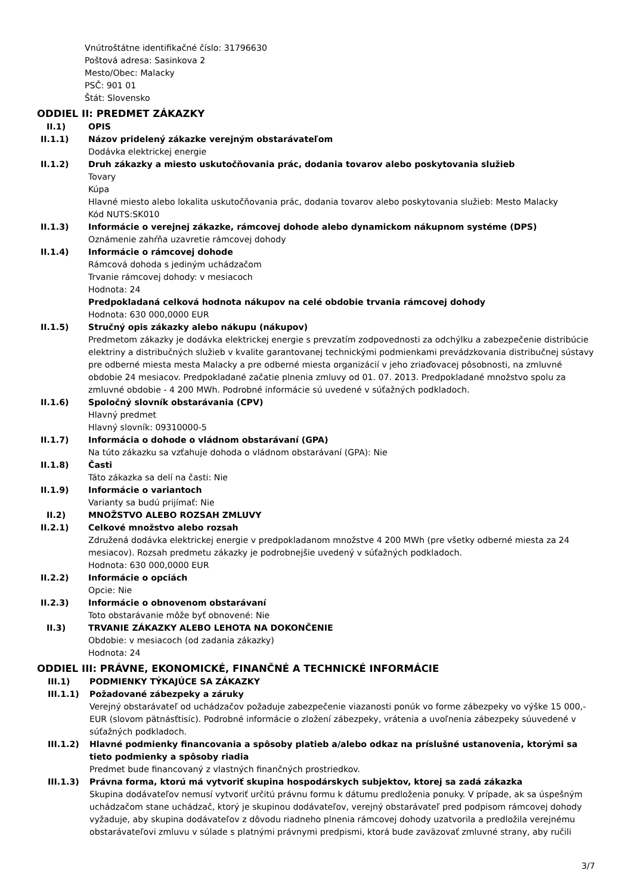Vnútroštátne identifikačné číslo: 31796630
Poštová adresa: Sasinkova 2
Mesto/Obec: Malacky
PSČ: 901 01
Štát: Slovensko
ODDIEL II: PREDMET ZÁKAZKY
II.1) OPIS
II.1.1) Názov pridelený zákazke verejným obstarávateľom
Dodávka elektrickej energie
II.1.2) Druh zákazky a miesto uskutočňovania prác, dodania tovarov alebo poskytovania služieb
Tovary
Kúpa
Hlavné miesto alebo lokalita uskutočňovania prác, dodania tovarov alebo poskytovania služieb: Mesto Malacky
Kód NUTS:SK010
II.1.3) Informácie o verejnej zákazke, rámcovej dohode alebo dynamickom nákupnom systéme (DPS)
Oznámenie zahŕňa uzavretie rámcovej dohody
II.1.4) Informácie o rámcovej dohode
Rámcová dohoda s jediným uchádzačom
Trvanie rámcovej dohody: v mesiacoch
Hodnota: 24
Predpokladaná celková hodnota nákupov na celé obdobie trvania rámcovej dohody
Hodnota: 630 000,0000 EUR
II.1.5) Stručný opis zákazky alebo nákupu (nákupov)
Predmetom zákazky je dodávka elektrickej energie s prevzatím zodpovednosti za odchýlku a zabezpečenie distribúcie elektriny a distribučných služieb v kvalite garantovanej technickými podmienkami prevádzkovania distribučnej sústavy pre odberné miesta mesta Malacky a pre odberné miesta organizácií v jeho zriaďovacej pôsobnosti, na zmluvné obdobie 24 mesiacov. Predpokladané začatie plnenia zmluvy od 01. 07. 2013. Predpokladané množstvo spolu za zmluvné obdobie - 4 200 MWh. Podrobné informácie sú uvedené v súťažných podkladoch.
II.1.6) Spoločný slovník obstarávania (CPV)
Hlavný predmet
Hlavný slovník: 09310000-5
II.1.7) Informácia o dohode o vládnom obstarávaní (GPA)
Na túto zákazku sa vzťahuje dohoda o vládnom obstarávaní (GPA): Nie
II.1.8) Časti
Táto zákazka sa delí na časti: Nie
II.1.9) Informácie o variantoch
Varianty sa budú prijímať: Nie
II.2) MNOŽSTVO ALEBO ROZSAH ZMLUVY
II.2.1) Celkové množstvo alebo rozsah
Združená dodávka elektrickej energie v predpokladanom množstve 4 200 MWh (pre všetky odberné miesta za 24 mesiacov). Rozsah predmetu zákazky je podrobnejšie uvedený v súťažných podkladoch.
Hodnota: 630 000,0000 EUR
II.2.2) Informácie o opciách
Opcie: Nie
II.2.3) Informácie o obnovenom obstarávaní
Toto obstarávanie môže byť obnovené: Nie
II.3) TRVANIE ZÁKAZKY ALEBO LEHOTA NA DOKONČENIE
Obdobie: v mesiacoch (od zadania zákazky)
Hodnota: 24
ODDIEL III: PRÁVNE, EKONOMICKÉ, FINANČNÉ A TECHNICKÉ INFORMÁCIE
III.1) PODMIENKY TÝKAJÚCE SA ZÁKAZKY
III.1.1) Požadované zábezpeky a záruky
Verejný obstarávateľ od uchádzačov požaduje zabezpečenie viazanosti ponúk vo forme zábezpeky vo výške 15 000,- EUR (slovom pätnásťtisíc). Podrobné informácie o zložení zábezpeky, vrátenia a uvoľnenia zábezpeky súuvedené v súťažných podkladoch.
III.1.2) Hlavné podmienky financovania a spôsoby platieb a/alebo odkaz na príslušné ustanovenia, ktorými sa tieto podmienky a spôsoby riadia
Predmet bude financovaný z vlastných finančných prostriedkov.
III.1.3) Právna forma, ktorú má vytvoriť skupina hospodárskych subjektov, ktorej sa zadá zákazka
Skupina dodávateľov nemusí vytvoriť určitú právnu formu k dátumu predloženia ponuky. V prípade, ak sa úspešným uchádzačom stane uchádzač, ktorý je skupinou dodávateľov, verejný obstarávateľ pred podpisom rámcovej dohody vyžaduje, aby skupina dodávateľov z dôvodu riadneho plnenia rámcovej dohody uzatvorila a predložila verejnému obstarávateľovi zmluvu v súlade s platnými právnymi predpismi, ktorá bude zaväzovať zmluvné strany, aby ručili
3/7